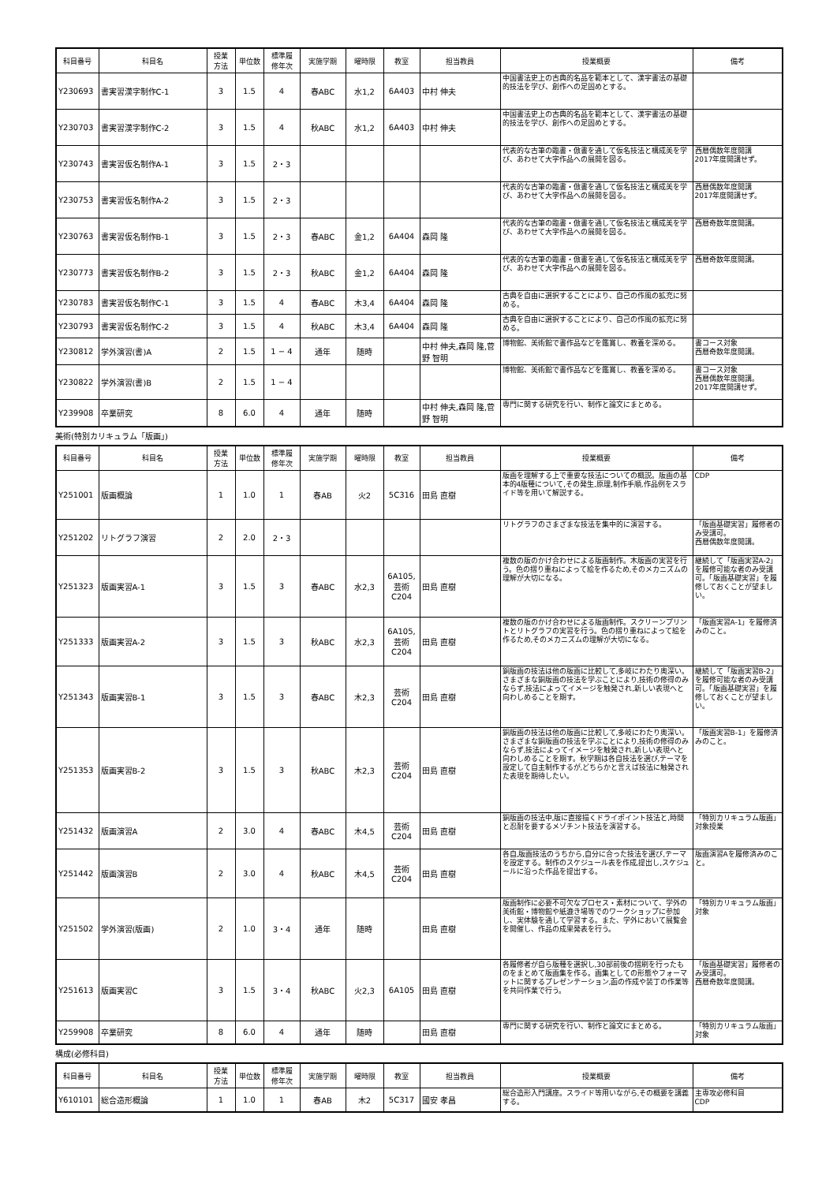| 科目番号 | 科目名 | 授業 方法 | 単位数 | 標準履 修年次 | 実施学期 | 曜時限 | 教室 | 担当教員 | 授業概要 | 備考 |
| --- | --- | --- | --- | --- | --- | --- | --- | --- | --- | --- |
| Y230693 | 書実習漢字制作C-1 | 3 | 1.5 | 4 | 春ABC | 水1,2 | 6A403 | 中村 伸夫 | 中国書法史上の古典的名品を範本として、漢字書法の基礎的技法を学び、創作への足固めとする。 | |
| Y230703 | 書実習漢字制作C-2 | 3 | 1.5 | 4 | 秋ABC | 水1,2 | 6A403 | 中村 伸夫 | 中国書法史上の古典的名品を範本として、漢字書法の基礎的技法を学び、創作への足固めとする。 | |
| Y230743 | 書実習仮名制作A-1 | 3 | 1.5 | 2・3 | | | | | 代表的な古筆の臨書・倣書を通して仮名技法と構成美を学び、あわせて大字作品への展開を図る。 | 西暦偶数年度開講 2017年度開講せず。 |
| Y230753 | 書実習仮名制作A-2 | 3 | 1.5 | 2・3 | | | | | 代表的な古筆の臨書・倣書を通して仮名技法と構成美を学び、あわせて大字作品への展開を図る。 | 西暦偶数年度開講 2017年度開講せず。 |
| Y230763 | 書実習仮名制作B-1 | 3 | 1.5 | 2・3 | 春ABC | 金1,2 | 6A404 | 森岡 隆 | 代表的な古筆の臨書・倣書を通して仮名技法と構成美を学び、あわせて大字作品への展開を図る。 | 西暦奇数年度開講。 |
| Y230773 | 書実習仮名制作B-2 | 3 | 1.5 | 2・3 | 秋ABC | 金1,2 | 6A404 | 森岡 隆 | 代表的な古筆の臨書・倣書を通して仮名技法と構成美を学び、あわせて大字作品への展開を図る。 | 西暦奇数年度開講。 |
| Y230783 | 書実習仮名制作C-1 | 3 | 1.5 | 4 | 春ABC | 木3,4 | 6A404 | 森岡 隆 | 古典を自由に選択することにより、自己の作風の拡充に努める。 | |
| Y230793 | 書実習仮名制作C-2 | 3 | 1.5 | 4 | 秋ABC | 木3,4 | 6A404 | 森岡 隆 | 古典を自由に選択することにより、自己の作風の拡充に努める。 | |
| Y230812 | 学外演習(書)A | 2 | 1.5 | 1 − 4 | 通年 | 随時 | | 中村 伸夫,森岡 隆,菅野 智明 | 博物館、美術館で書作品などを鑑賞し、教養を深める。 | 書コース対象 西暦奇数年度開講。 |
| Y230822 | 学外演習(書)B | 2 | 1.5 | 1 − 4 | | | | | 博物館、美術館で書作品などを鑑賞し、教養を深める。 | 書コース対象 西暦偶数年度開講。 2017年度開講せず。 |
| Y239908 | 卒業研究 | 8 | 6.0 | 4 | 通年 | 随時 | | 中村 伸夫,森岡 隆,菅野 智明 | 専門に関する研究を行い、制作と論文にまとめる。 | |
美術(特別カリキュラム「版画」)
| 科目番号 | 科目名 | 授業 方法 | 単位数 | 標準履 修年次 | 実施学期 | 曜時限 | 教室 | 担当教員 | 授業概要 | 備考 |
| --- | --- | --- | --- | --- | --- | --- | --- | --- | --- | --- |
| Y251001 | 版画概論 | 1 | 1.0 | 1 | 春AB | 火2 | 5C316 | 田島 直樹 | 版画を理解する上で重要な技法についての概説。版画の基本的4版種について,その発生,原理,制作手順,作品例をスライド等を用いて解説する。 | CDP |
| Y251202 | リトグラフ演習 | 2 | 2.0 | 2・3 | | | | | リトグラフのさまざまな技法を集中的に演習する。 | 「版画基礎実習」履修者のみ受講可。 西暦偶数年度開講。 |
| Y251323 | 版画実習A-1 | 3 | 1.5 | 3 | 春ABC | 水2,3 | 6A105,芸術C204 | 田島 直樹 | 複数の版のかけ合わせによる版画制作。木版画の実習を行う。色の摺り重ねによって絵を作るため,そのメカニズムの理解が大切になる。 | 継続して「版画実習A-2」を履修可能な者のみ受講可。「版画基礎実習」を履修しておくことが望ましい。 |
| Y251333 | 版画実習A-2 | 3 | 1.5 | 3 | 秋ABC | 水2,3 | 6A105,芸術C204 | 田島 直樹 | 複数の版のかけ合わせによる版画制作。スクリーンプリントとリトグラフの実習を行う。色の摺り重ねによって絵を作るため,そのメカニズムの理解が大切になる。 | 「版画実習A-1」を履修済みのこと。 |
| Y251343 | 版画実習B-1 | 3 | 1.5 | 3 | 春ABC | 木2,3 | 芸術C204 | 田島 直樹 | 銅版画の技法は他の版画に比較して,多岐にわたり奥深い。さまざまな銅版画の技法を学ぶことにより,技術の修得のみならず,技法によってイメージを触発され,新しい表現へと向わしめることを期す。 | 継続して「版画実習B-2」を履修可能な者のみ受講可。「版画基礎実習」を履修しておくことが望ましい。 |
| Y251353 | 版画実習B-2 | 3 | 1.5 | 3 | 秋ABC | 木2,3 | 芸術C204 | 田島 直樹 | 銅版画の技法は他の版画に比較して,多岐にわたり奥深い。さまざまな銅版画の技法を学ぶことにより,技術の修得のみならず,技法によってイメージを触発され,新しい表現へと向わしめることを期す。秋学期は各自技法を選び,テーマを設定して自主制作するが,どちらかと言えば技法に触発された表現を期待したい。 | 「版画実習B-1」を履修済みのこと。 |
| Y251432 | 版画演習A | 2 | 3.0 | 4 | 春ABC | 木4,5 | 芸術C204 | 田島 直樹 | 銅版画の技法中,版に直接描くドライポイント技法と,時間と忍耐を要するメゾチント技法を演習する。 | 「特別カリキュラム版画」対象授業 |
| Y251442 | 版画演習B | 2 | 3.0 | 4 | 秋ABC | 木4,5 | 芸術C204 | 田島 直樹 | 各自,版画技法のうちから,自分に合った技法を選び,テーマを設定する。制作のスケジュール表を作成,提出し,スケジュールに沿った作品を提出する。 | 版画演習Aを履修済みのこと。 |
| Y251502 | 学外演習(版画) | 2 | 1.0 | 3・4 | 通年 | 随時 | | 田島 直樹 | 版画制作に必要不可欠なプロセス・素材について、学外の美術館・博物館や紙漉き場等でのワークショップに参加し、実体験を通して学習する。また、学外において展覧会を開催し、作品の成果発表を行う。 | 「特別カリキュラム版画」対象 |
| Y251613 | 版画実習C | 3 | 1.5 | 3・4 | 秋ABC | 火2,3 | 6A105 | 田島 直樹 | 各履修者が自ら版種を選択し,30部前後の摺刷を行ったものをまとめて版画集を作る。画集としての形態やフォーマットに関するプレゼンテーション,函の作成や装丁の作業等を共同作業で行う。 | 「版画基礎実習」履修者のみ受講可。 西暦奇数年度開講。 |
| Y259908 | 卒業研究 | 8 | 6.0 | 4 | 通年 | 随時 | | 田島 直樹 | 専門に関する研究を行い、制作と論文にまとめる。 | 「特別カリキュラム版画」対象 |
構成(必修科目)
| 科目番号 | 科目名 | 授業 方法 | 単位数 | 標準履 修年次 | 実施学期 | 曜時限 | 教室 | 担当教員 | 授業概要 | 備考 |
| --- | --- | --- | --- | --- | --- | --- | --- | --- | --- | --- |
| Y610101 | 総合造形概論 | 1 | 1.0 | 1 | 春AB | 木2 | 5C317 | 國安 孝昌 | 総合造形入門講座。スライド等用いながら,その概要を講義する。 | 主専攻必修科目 CDP |